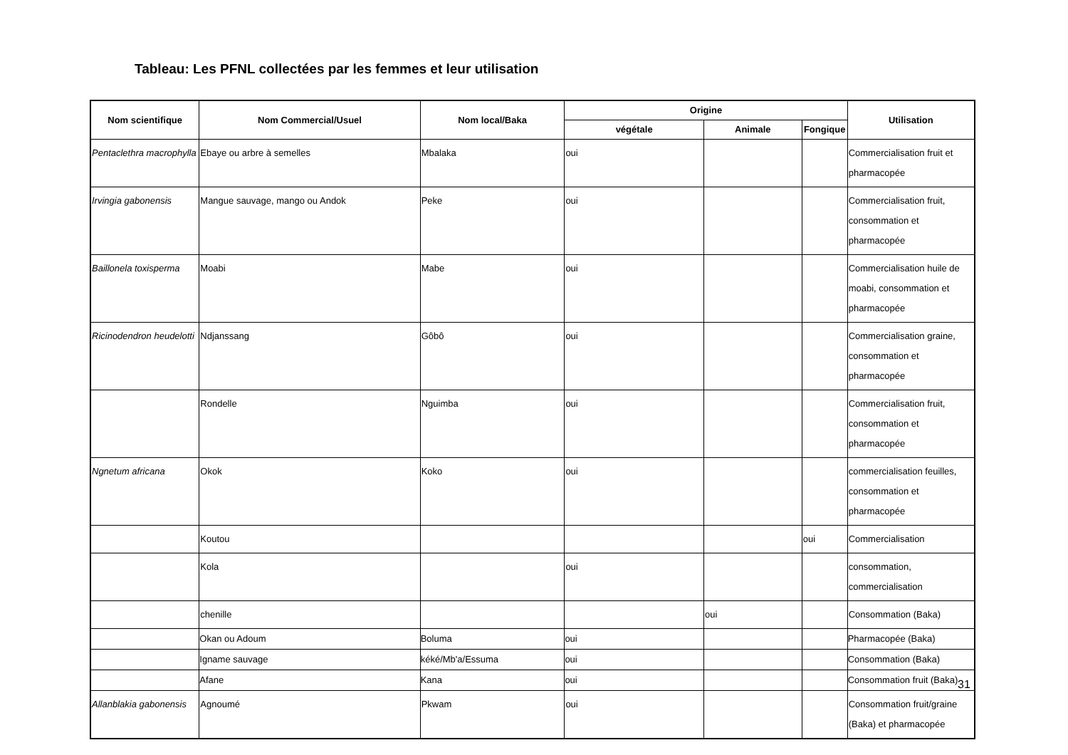Tableau: Les PFNL collectées par les femmes et leur utilisation
| Nom scientifique | Nom Commercial/Usuel | Nom local/Baka | Origine | | | Utilisation |
| --- | --- | --- | --- | --- | --- | --- |
| | | | végétale | Animale | Fongique | |
| Pentaclethra macrophylla | Ebaye ou arbre à semelles | Mbalaka | oui | | | Commercialisation fruit et pharmacopée |
| Irvingia gabonensis | Mangue sauvage, mango ou Andok | Peke | oui | | | Commercialisation fruit, consommation et pharmacopée |
| Baillonela toxisperma | Moabi | Mabe | oui | | | Commercialisation huile de moabi, consommation et pharmacopée |
| Ricinodendron heudelotti | Ndjanssang | Gôbô | oui | | | Commercialisation graine, consommation et pharmacopée |
| | Rondelle | Nguimba | oui | | | Commercialisation fruit, consommation et pharmacopée |
| Ngnetum africana | Okok | Koko | oui | | | commercialisation feuilles, consommation et pharmacopée |
| | Koutou | | | | oui | Commercialisation |
| | Kola | | oui | | | consommation, commercialisation |
| | chenille | | | oui | | Consommation (Baka) |
| | Okan ou Adoum | Boluma | oui | | | Pharmacopée (Baka) |
| | Igname sauvage | kéké/Mb'a/Essuma | oui | | | Consommation (Baka) |
| | Afane | Kana | oui | | | Consommation fruit (Baka) |
| Allanblakia gabonensis | Agnoumé | Pkwam | oui | | | Consommation fruit/graine (Baka) et pharmacopée |
31